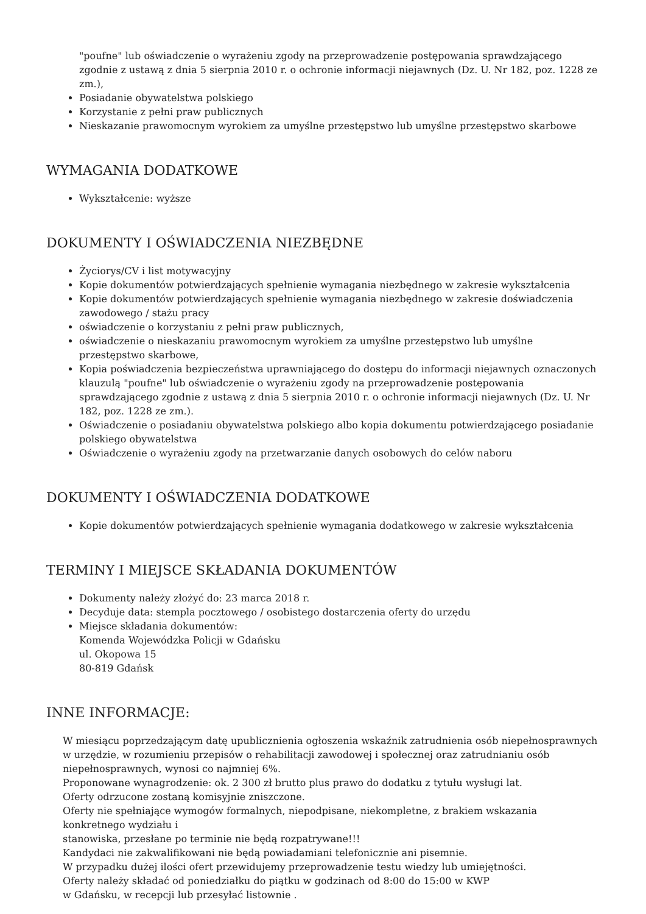"poufne" lub oświadczenie o wyrażeniu zgody na przeprowadzenie postępowania sprawdzającego zgodnie z ustawą z dnia 5 sierpnia 2010 r. o ochronie informacji niejawnych (Dz. U. Nr 182, poz. 1228 ze zm.),
Posiadanie obywatelstwa polskiego
Korzystanie z pełni praw publicznych
Nieskazanie prawomocnym wyrokiem za umyślne przestępstwo lub umyślne przestępstwo skarbowe
WYMAGANIA DODATKOWE
Wykształcenie: wyższe
DOKUMENTY I OŚWIADCZENIA NIEZBĘDNE
Życiorys/CV i list motywacyjny
Kopie dokumentów potwierdzających spełnienie wymagania niezbędnego w zakresie wykształcenia
Kopie dokumentów potwierdzających spełnienie wymagania niezbędnego w zakresie doświadczenia zawodowego / stażu pracy
oświadczenie o korzystaniu z pełni praw publicznych,
oświadczenie o nieskazaniu prawomocnym wyrokiem za umyślne przestępstwo lub umyślne przestępstwo skarbowe,
Kopia poświadczenia bezpieczeństwa uprawniającego do dostępu do informacji niejawnych oznaczonych klauzulą "poufne" lub oświadczenie o wyrażeniu zgody na przeprowadzenie postępowania sprawdzającego zgodnie z ustawą z dnia 5 sierpnia 2010 r. o ochronie informacji niejawnych (Dz. U. Nr 182, poz. 1228 ze zm.).
Oświadczenie o posiadaniu obywatelstwa polskiego albo kopia dokumentu potwierdzającego posiadanie polskiego obywatelstwa
Oświadczenie o wyrażeniu zgody na przetwarzanie danych osobowych do celów naboru
DOKUMENTY I OŚWIADCZENIA DODATKOWE
Kopie dokumentów potwierdzających spełnienie wymagania dodatkowego w zakresie wykształcenia
TERMINY I MIEJSCE SKŁADANIA DOKUMENTÓW
Dokumenty należy złożyć do: 23 marca 2018 r.
Decyduje data: stempla pocztowego / osobistego dostarczenia oferty do urzędu
Miejsce składania dokumentów:
Komenda Wojewódzka Policji w Gdańsku
ul. Okopowa 15
80-819 Gdańsk
INNE INFORMACJE:
W miesiącu poprzedzającym datę upublicznienia ogłoszenia wskaźnik zatrudnienia osób niepełnosprawnych w urzędzie, w rozumieniu przepisów o rehabilitacji zawodowej i społecznej oraz zatrudnianiu osób niepełnosprawnych, wynosi co najmniej 6%.
Proponowane wynagrodzenie: ok. 2 300 zł brutto plus prawo do dodatku z tytułu wysługi lat.
Oferty odrzucone zostaną komisyjnie zniszczone.
Oferty nie spełniające wymogów formalnych, niepodpisane, niekompletne, z brakiem wskazania konkretnego wydziału i
stanowiska, przesłane po terminie nie będą rozpatrywane!!!
Kandydaci nie zakwalifikowani nie będą powiadamiani telefonicznie ani pisemnie.
W przypadku dużej ilości ofert przewidujemy przeprowadzenie testu wiedzy lub umiejętności.
Oferty należy składać od poniedziałku do piątku w godzinach od 8:00 do 15:00 w KWP
w Gdańsku, w recepcji lub przesyłać listownie .